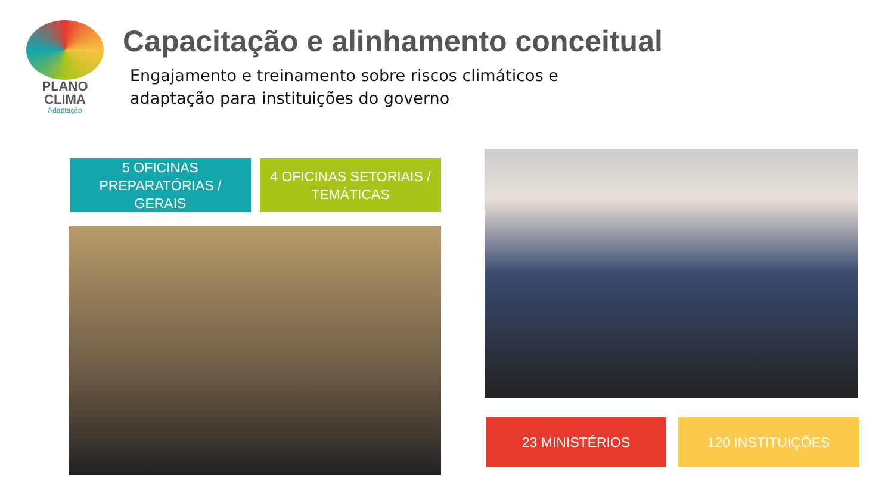PLANO
CLIMA
Adaptação
Capacitação e alinhamento conceitual
Engajamento e treinamento sobre riscos climáticos e
adaptação para instituições do governo
5 OFICINAS
PREPARATÓRIAS /
GERAIS
4 OFICINAS SETORIAIS /
TEMÁTICAS
23 MINISTÉRIOS 120 INSTITUIÇÕES